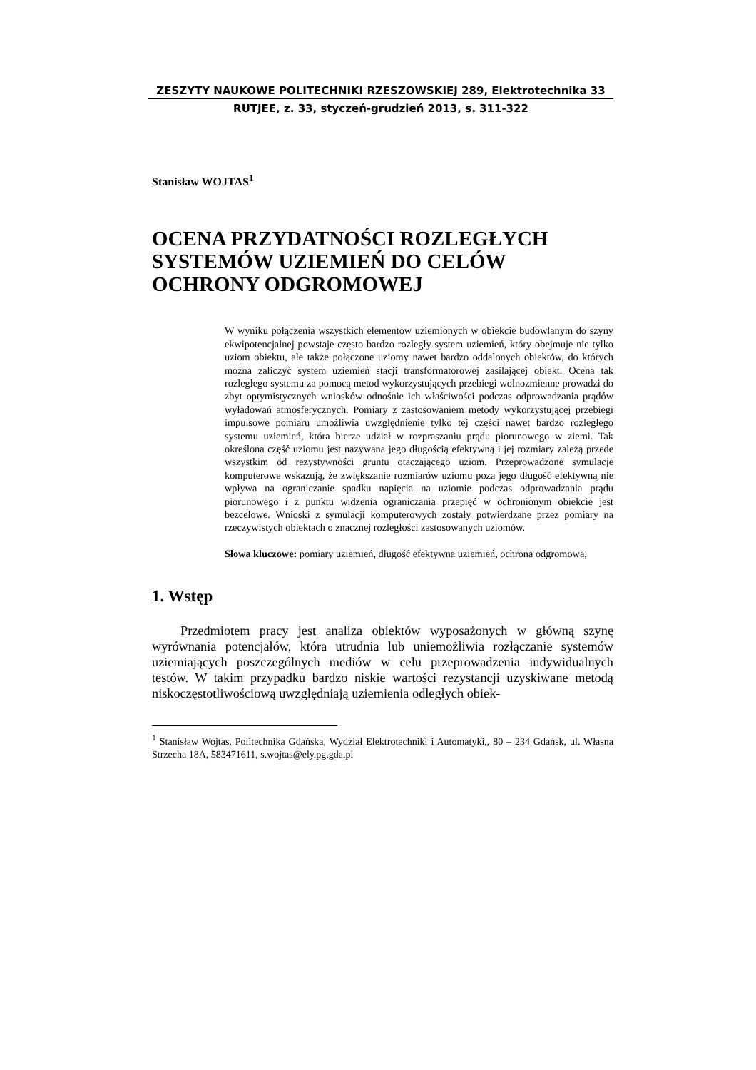ZESZYTY NAUKOWE POLITECHNIKI RZESZOWSKIEJ 289, Elektrotechnika 33
RUTJEE, z. 33, styczeń-grudzień 2013, s. 311-322
Stanisław WOJTAS<sup>1</sup>
OCENA PRZYDATNOŚCI ROZLEGŁYCH SYSTEMÓW UZIEMIEŃ DO CELÓW OCHRONY ODGROMOWEJ
W wyniku połączenia wszystkich elementów uziemionych w obiekcie budowlanym do szyny ekwipotencjalnej powstaje często bardzo rozległy system uziemień, który obejmuje nie tylko uziom obiektu, ale także połączone uziomy nawet bardzo oddalonych obiektów, do których można zaliczyć system uziemień stacji transformatorowej zasilającej obiekt. Ocena tak rozległego systemu za pomocą metod wykorzystujących przebiegi wolnozmienne prowadzi do zbyt optymistycznych wniosków odnośnie ich właściwości podczas odprowadzania prądów wyładowań atmosferycznych. Pomiary z zastosowaniem metody wykorzystującej przebiegi impulsowe pomiaru umożliwia uwzględnienie tylko tej części nawet bardzo rozległego systemu uziemień, która bierze udział w rozpraszaniu prądu piorunowego w ziemi. Tak określona część uziomu jest nazywana jego długością efektywną i jej rozmiary zależą przede wszystkim od rezystywności gruntu otaczającego uziom. Przeprowadzone symulacje komputerowe wskazują, że zwiększanie rozmiarów uziomu poza jego długość efektywną nie wpływa na ograniczanie spadku napięcia na uziomie podczas odprowadzania prądu piorunowego i z punktu widzenia ograniczania przepięć w ochronionym obiekcie jest bezcelowe. Wnioski z symulacji komputerowych zostały potwierdzane przez pomiary na rzeczywistych obiektach o znacznej rozległości zastosowanych uziomów.
Słowa kluczowe: pomiary uziemień, długość efektywna uziemień, ochrona odgromowa,
1. Wstęp
Przedmiotem pracy jest analiza obiektów wyposażonych w główną szynę wyrównania potencjałów, która utrudnia lub uniemożliwia rozłączanie systemów uziemiających poszczególnych mediów w celu przeprowadzenia indywidualnych testów. W takim przypadku bardzo niskie wartości rezystancji uzyskiwane metodą niskoczęstotliwościową uwzględniają uziemienia odległych obiek-
<sup>1</sup> Stanisław Wojtas, Politechnika Gdańska, Wydział Elektrotechniki i Automatyki,, 80 – 234 Gdańsk, ul. Własna Strzecha 18A, 583471611, s.wojtas@ely.pg.gda.pl